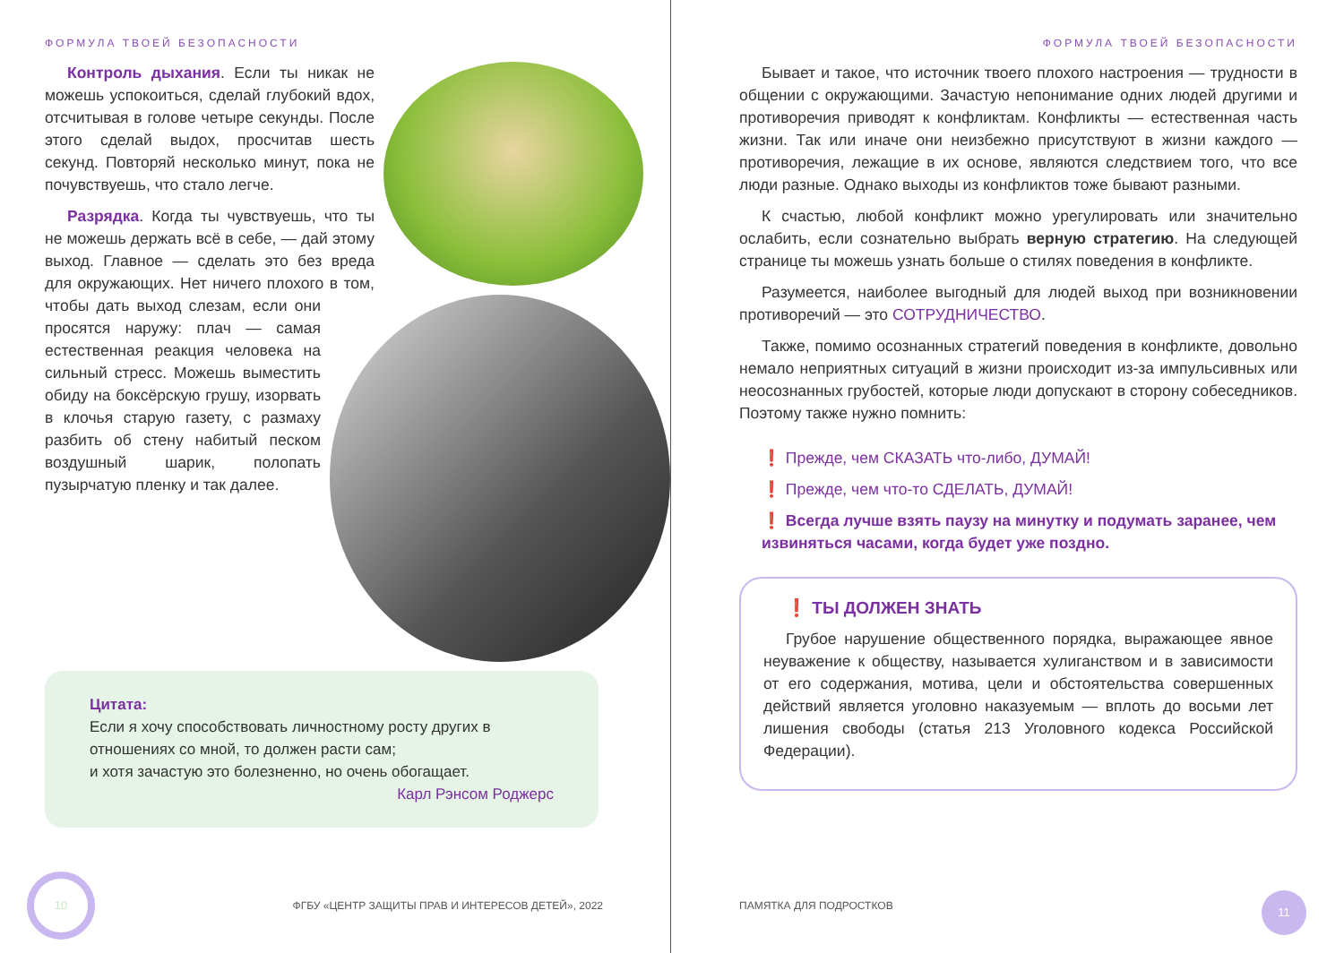ФОРМУЛА ТВОЕЙ БЕЗОПАСНОСТИ
Контроль дыхания. Если ты никак не можешь успокоиться, сделай глубокий вдох, отсчитывая в голове четыре секунды. После этого сделай выдох, просчитав шесть секунд. Повторяй несколько минут, пока не почувствуешь, что стало легче.
Разрядка. Когда ты чувствуешь, что ты не можешь держать всё в себе, — дай этому выход. Главное — сделать это без вреда для окружающих. Нет ничего плохого в том, чтобы дать выход слезам, если они просятся наружу: плач — самая естественная реакция человека на сильный стресс. Можешь выместить обиду на боксёрскую грушу, изорвать в клочья старую газету, с размаху разбить об стену набитый песком воздушный шарик, полопать пузырчатую пленку и так далее.
Цитата:
Если я хочу способствовать личностному росту других в отношениях со мной, то должен расти сам;
и хотя зачастую это болезненно, но очень обогащает.
Карл Рэнсом Роджерс
10
ФГБУ «ЦЕНТР ЗАЩИТЫ ПРАВ И ИНТЕРЕСОВ ДЕТЕЙ», 2022
ФОРМУЛА ТВОЕЙ БЕЗОПАСНОСТИ
Бывает и такое, что источник твоего плохого настроения — трудности в общении с окружающими. Зачастую непонимание одних людей другими и противоречия приводят к конфликтам. Конфликты — естественная часть жизни. Так или иначе они неизбежно присутствуют в жизни каждого — противоречия, лежащие в их основе, являются следствием того, что все люди разные. Однако выходы из конфликтов тоже бывают разными.
К счастью, любой конфликт можно урегулировать или значительно ослабить, если сознательно выбрать верную стратегию. На следующей странице ты можешь узнать больше о стилях поведения в конфликте.
Разумеется, наиболее выгодный для людей выход при возникновении противоречий — это СОТРУДНИЧЕСТВО.
Также, помимо осознанных стратегий поведения в конфликте, довольно немало неприятных ситуаций в жизни происходит из-за импульсивных или неосознанных грубостей, которые люди допускают в сторону собеседников. Поэтому также нужно помнить:
❗ Прежде, чем СКАЗАТЬ что-либо, ДУМАЙ!
❗ Прежде, чем что-то СДЕЛАТЬ, ДУМАЙ!
❗ Всегда лучше взять паузу на минутку и подумать заранее, чем извиняться часами, когда будет уже поздно.
❗ ТЫ ДОЛЖЕН ЗНАТЬ
Грубое нарушение общественного порядка, выражающее явное неуважение к обществу, называется хулиганством и в зависимости от его содержания, мотива, цели и обстоятельства совершенных действий является уголовно наказуемым — вплоть до восьми лет лишения свободы (статья 213 Уголовного кодекса Российской Федерации).
ПАМЯТКА ДЛЯ ПОДРОСТКОВ
11